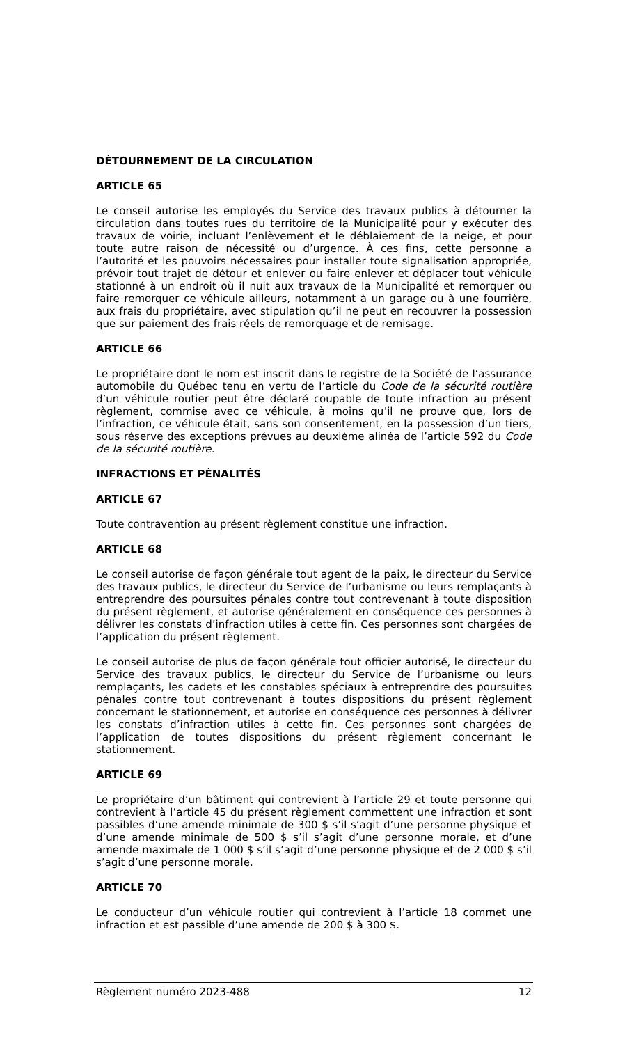DÉTOURNEMENT DE LA CIRCULATION
ARTICLE 65
Le conseil autorise les employés du Service des travaux publics à détourner la circulation dans toutes rues du territoire de la Municipalité pour y exécuter des travaux de voirie, incluant l’enlèvement et le déblaiement de la neige, et pour toute autre raison de nécessité ou d’urgence. À ces fins, cette personne a l’autorité et les pouvoirs nécessaires pour installer toute signalisation appropriée, prévoir tout trajet de détour et enlever ou faire enlever et déplacer tout véhicule stationné à un endroit où il nuit aux travaux de la Municipalité et remorquer ou faire remorquer ce véhicule ailleurs, notamment à un garage ou à une fourrière, aux frais du propriétaire, avec stipulation qu’il ne peut en recouvrer la possession que sur paiement des frais réels de remorquage et de remisage.
ARTICLE 66
Le propriétaire dont le nom est inscrit dans le registre de la Société de l’assurance automobile du Québec tenu en vertu de l’article du Code de la sécurité routière d’un véhicule routier peut être déclaré coupable de toute infraction au présent règlement, commise avec ce véhicule, à moins qu’il ne prouve que, lors de l’infraction, ce véhicule était, sans son consentement, en la possession d’un tiers, sous réserve des exceptions prévues au deuxième alinéa de l’article 592 du Code de la sécurité routière.
INFRACTIONS ET PÉNALITÉS
ARTICLE 67
Toute contravention au présent règlement constitue une infraction.
ARTICLE 68
Le conseil autorise de façon générale tout agent de la paix, le directeur du Service des travaux publics, le directeur du Service de l’urbanisme ou leurs remplaçants à entreprendre des poursuites pénales contre tout contrevenant à toute disposition du présent règlement, et autorise généralement en conséquence ces personnes à délivrer les constats d’infraction utiles à cette fin. Ces personnes sont chargées de l’application du présent règlement.
Le conseil autorise de plus de façon générale tout officier autorisé, le directeur du Service des travaux publics, le directeur du Service de l’urbanisme ou leurs remplaçants, les cadets et les constables spéciaux à entreprendre des poursuites pénales contre tout contrevenant à toutes dispositions du présent règlement concernant le stationnement, et autorise en conséquence ces personnes à délivrer les constats d’infraction utiles à cette fin. Ces personnes sont chargées de l’application de toutes dispositions du présent règlement concernant le stationnement.
ARTICLE 69
Le propriétaire d’un bâtiment qui contrevient à l’article 29 et toute personne qui contrevient à l’article 45 du présent règlement commettent une infraction et sont passibles d’une amende minimale de 300 $ s’il s’agit d’une personne physique et d’une amende minimale de 500 $ s’il s’agit d’une personne morale, et d’une amende maximale de 1 000 $ s’il s’agit d’une personne physique et de 2 000 $ s’il s’agit d’une personne morale.
ARTICLE 70
Le conducteur d’un véhicule routier qui contrevient à l’article 18 commet une infraction et est passible d’une amende de 200 $ à 300 $.
Règlement numéro 2023-488 12